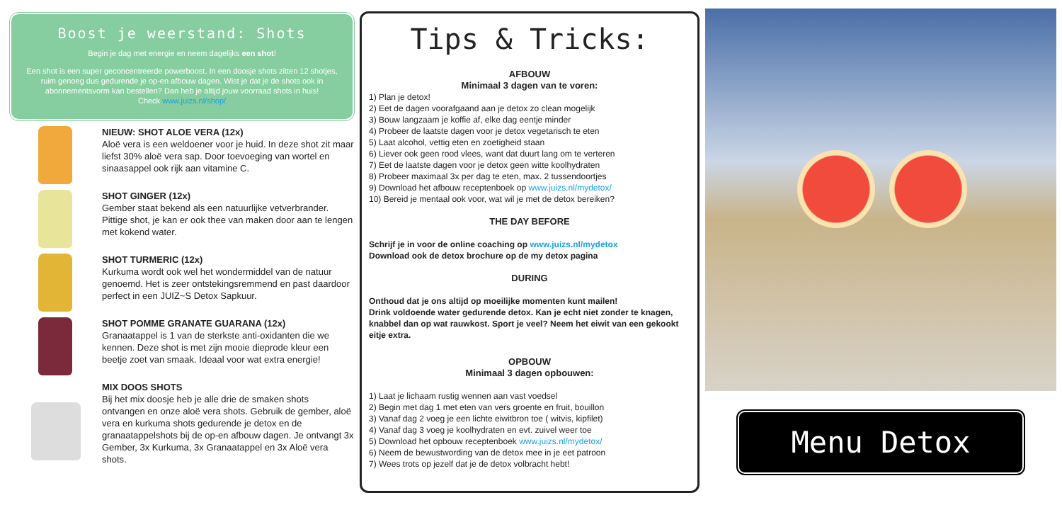Boost je weerstand: Shots
Begin je dag met energie en neem dagelijks een shot!
Een shot is een super geconcentreerde powerboost. In een doosje shots zitten 12 shotjes, ruim genoeg dus gedurende je op-en afbouw dagen. Wist je dat je de shots ook in abonnementsvorm kan bestellen? Dan heb je altijd jouw voorraad shots in huis!
Check www.juizs.nl/shop/
NIEUW: SHOT ALOE VERA (12x)
Aloë vera is een weldoener voor je huid. In deze shot zit maar liefst 30% aloë vera sap. Door toevoeging van wortel en sinaasappel ook rijk aan vitamine C.
SHOT GINGER (12x)
Gember staat bekend als een natuurlijke vetverbrander. Pittige shot, je kan er ook thee van maken door aan te lengen met kokend water.
SHOT TURMERIC (12x)
Kurkuma wordt ook wel het wondermiddel van de natuur genoemd. Het is zeer ontstekingsremmend en past daardoor perfect in een JUIZ~S Detox Sapkuur.
SHOT POMME GRANATE GUARANA (12x)
Granaatappel is 1 van de sterkste anti-oxidanten die we kennen. Deze shot is met zijn mooie dieprode kleur een beetje zoet van smaak. Ideaal voor wat extra energie!
MIX DOOS SHOTS
Bij het mix doosje heb je alle drie de smaken shots ontvangen en onze aloë vera shots. Gebruik de gember, aloë vera en kurkuma shots gedurende je detox en de granaatappelshots bij de op-en afbouw dagen. Je ontvangt 3x Gember, 3x Kurkuma, 3x Granaatappel en 3x Aloë vera shots.
Tips & Tricks:
AFBOUW
Minimaal 3 dagen van te voren:
1) Plan je detox!
2) Eet de dagen voorafgaand aan je detox zo clean mogelijk
3) Bouw langzaam je koffie af, elke dag eentje minder
4) Probeer de laatste dagen voor je detox vegetarisch te eten
5) Laat alcohol, vettig eten en zoetigheid staan
6) Liever ook geen rood vlees, want dat duurt lang om te verteren
7) Eet de laatste dagen voor je detox geen witte koolhydraten
8) Probeer maximaal 3x per dag te eten, max. 2 tussendoortjes
9) Download het afbouw receptenboek op www.juizs.nl/mydetox/
10) Bereid je mentaal ook voor, wat wil je met de detox bereiken?
THE DAY BEFORE
Schrijf je in voor de online coaching op www.juizs.nl/mydetox
Download ook de detox brochure op de my detox pagina
DURING
Onthoud dat je ons altijd op moeilijke momenten kunt mailen!
Drink voldoende water gedurende detox. Kan je echt niet zonder te knagen, knabbel dan op wat rauwkost. Sport je veel? Neem het eiwit van een gekookt eitje extra.
OPBOUW
Minimaal 3 dagen opbouwen:
1) Laat je lichaam rustig wennen aan vast voedsel
2) Begin met dag 1 met eten van vers groente en fruit, bouillon
3) Vanaf dag 2 voeg je een lichte eiwitbron toe ( witvis, kipfilet)
4) Vanaf dag 3 voeg je koolhydraten en evt. zuivel weer toe
5) Download het opbouw receptenboek www.juizs.nl/mydetox/
6) Neem de bewustwording van de detox mee in je eet patroon
7) Wees trots op jezelf dat je de detox volbracht hebt!
Menu Detox